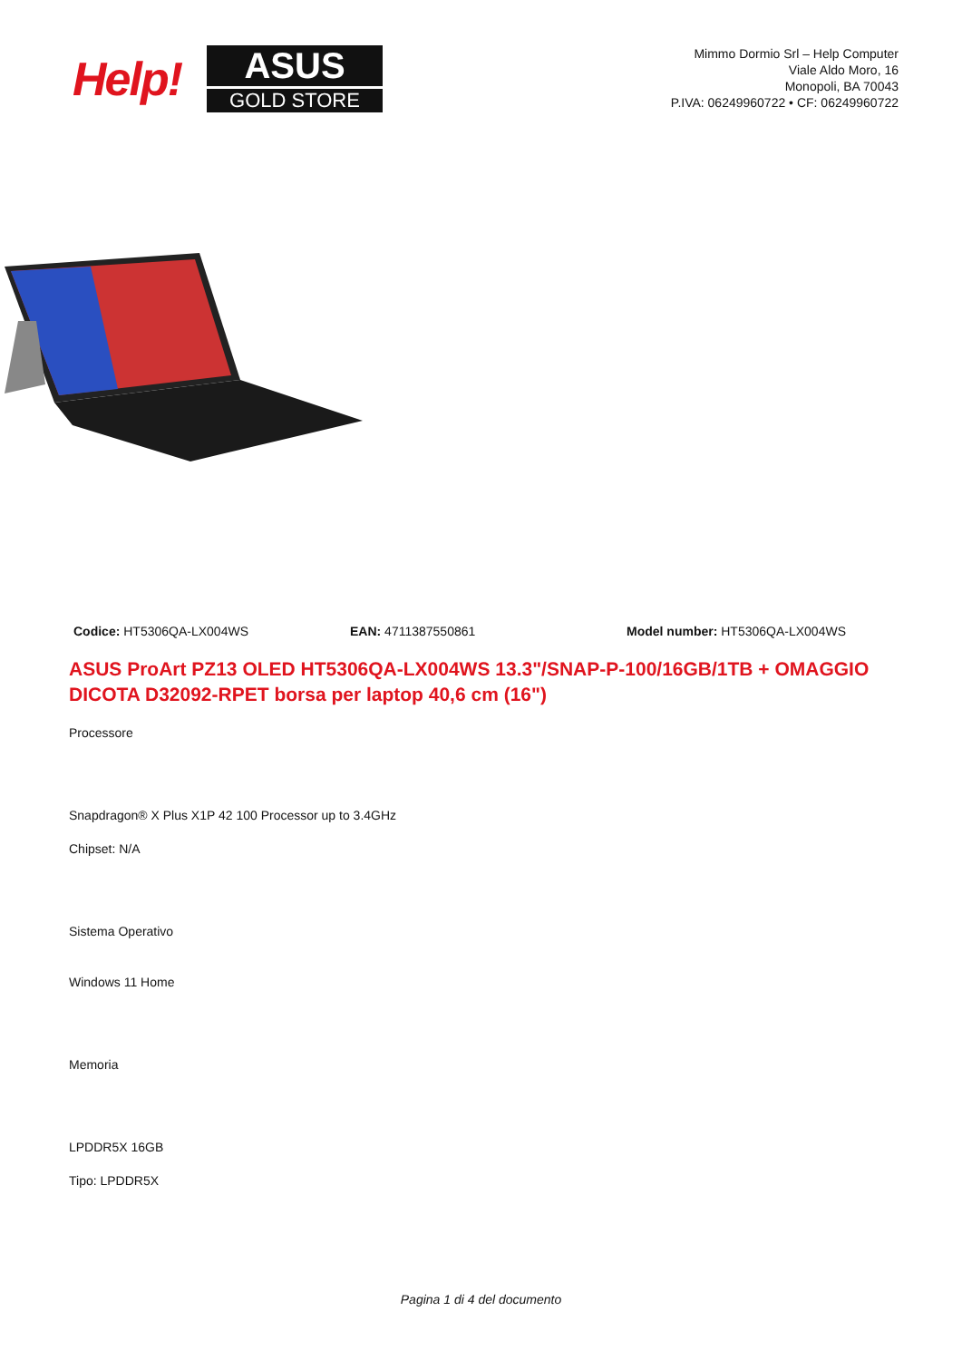Help!
ASUS
GOLD STORE
Mimmo Dormio Srl – Help Computer
Viale Aldo Moro, 16
Monopoli, BA 70043
P.IVA: 06249960722 • CF: 06249960722
Codice: HT5306QA-LX004WS EAN: 4711387550861 Model number: HT5306QA-LX004WS
ASUS ProArt PZ13 OLED HT5306QA-LX004WS 13.3"/SNAP-P-100/16GB/1TB + OMAGGIO DICOTA D32092-RPET borsa per laptop 40,6 cm (16")
Processore
Snapdragon® X Plus X1P 42 100 Processor up to 3.4GHz
Chipset: N/A
Sistema Operativo
Windows 11 Home
Memoria
LPDDR5X 16GB
Tipo: LPDDR5X
Pagina 1 di 4 del documento